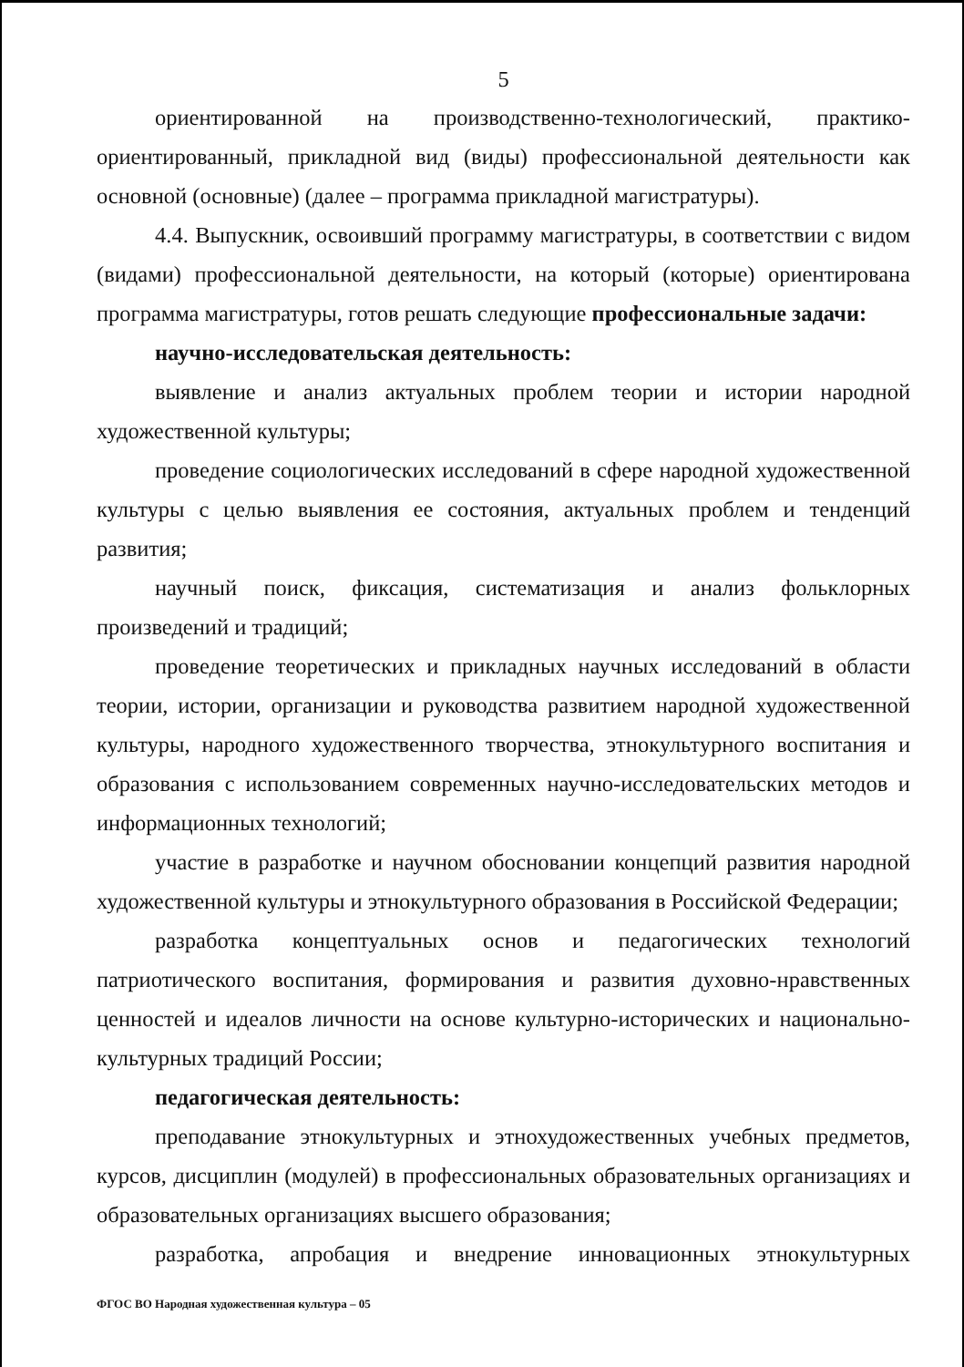5
ориентированной на производственно-технологический, практико-ориентированный, прикладной вид (виды) профессиональной деятельности как основной (основные) (далее – программа прикладной магистратуры).
4.4. Выпускник, освоивший программу магистратуры, в соответствии с видом (видами) профессиональной деятельности, на который (которые) ориентирована программа магистратуры, готов решать следующие профессиональные задачи:
научно-исследовательская деятельность:
выявление и анализ актуальных проблем теории и истории народной художественной культуры;
проведение социологических исследований в сфере народной художественной культуры с целью выявления ее состояния, актуальных проблем и тенденций развития;
научный поиск, фиксация, систематизация и анализ фольклорных произведений и традиций;
проведение теоретических и прикладных научных исследований в области теории, истории, организации и руководства развитием народной художественной культуры, народного художественного творчества, этнокультурного воспитания и образования с использованием современных научно-исследовательских методов и информационных технологий;
участие в разработке и научном обосновании концепций развития народной художественной культуры и этнокультурного образования в Российской Федерации;
разработка концептуальных основ и педагогических технологий патриотического воспитания, формирования и развития духовно-нравственных ценностей и идеалов личности на основе культурно-исторических и национально-культурных традиций России;
педагогическая деятельность:
преподавание этнокультурных и этнохудожественных учебных предметов, курсов, дисциплин (модулей) в профессиональных образовательных организациях и образовательных организациях высшего образования;
разработка, апробация и внедрение инновационных этнокультурных
ФГОС ВО Народная художественная культура – 05